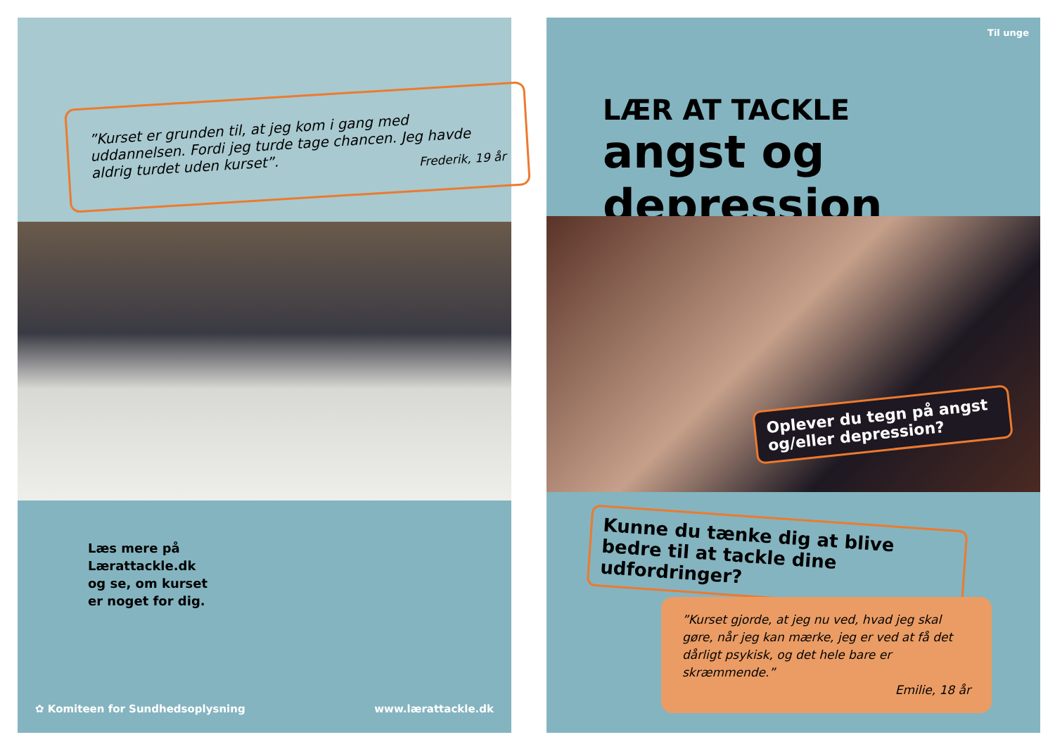”Kurset er grunden til, at jeg kom i gang med uddannelsen. Fordi jeg turde tage chancen. Jeg havde aldrig turdet uden kurset”.
Frederik, 19 år
Læs mere på
Lærattackle.dk
og se, om kurset
er noget for dig.
✿ Komiteen for Sundhedsoplysning www.lærattackle.dk
Til unge
LÆR AT TACKLE
angst og depression
Oplever du tegn på angst og/eller depression?
Kunne du tænke dig at blive bedre til at tackle dine udfordringer?
”Kurset gjorde, at jeg nu ved, hvad jeg skal gøre, når jeg kan mærke, jeg er ved at få det dårligt psykisk, og det hele bare er skræmmende.”
Emilie, 18 år